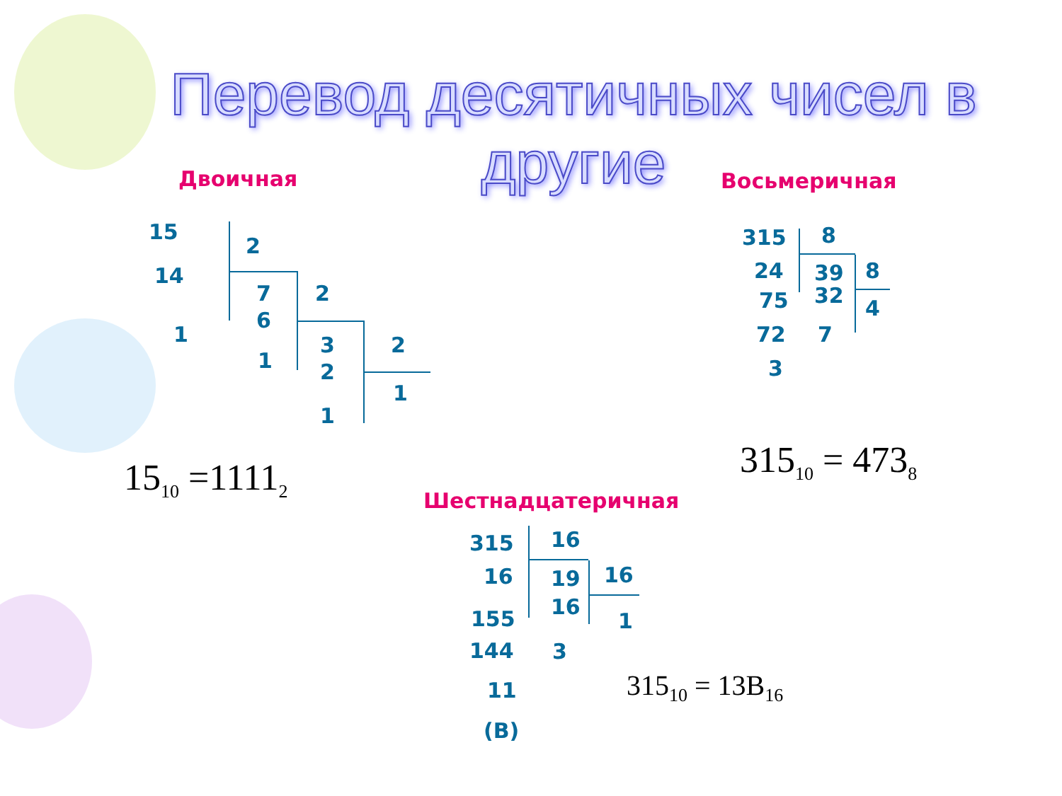Перевод десятичных чисел в другие
Двоичная Восьмеричная
Шестнадцатеричная
15
14
1
2
7
6
1
2
3
2
1
2
1
15<sub>10</sub> =1111<sub>2</sub>
315
24
75
72
3
8
39
32
7
8
4
315<sub>10</sub> = 473<sub>8</sub>
315
16
155
144
11
(B)
16
19
16
3
16
1
315<sub>10</sub> = 13B<sub>16</sub>